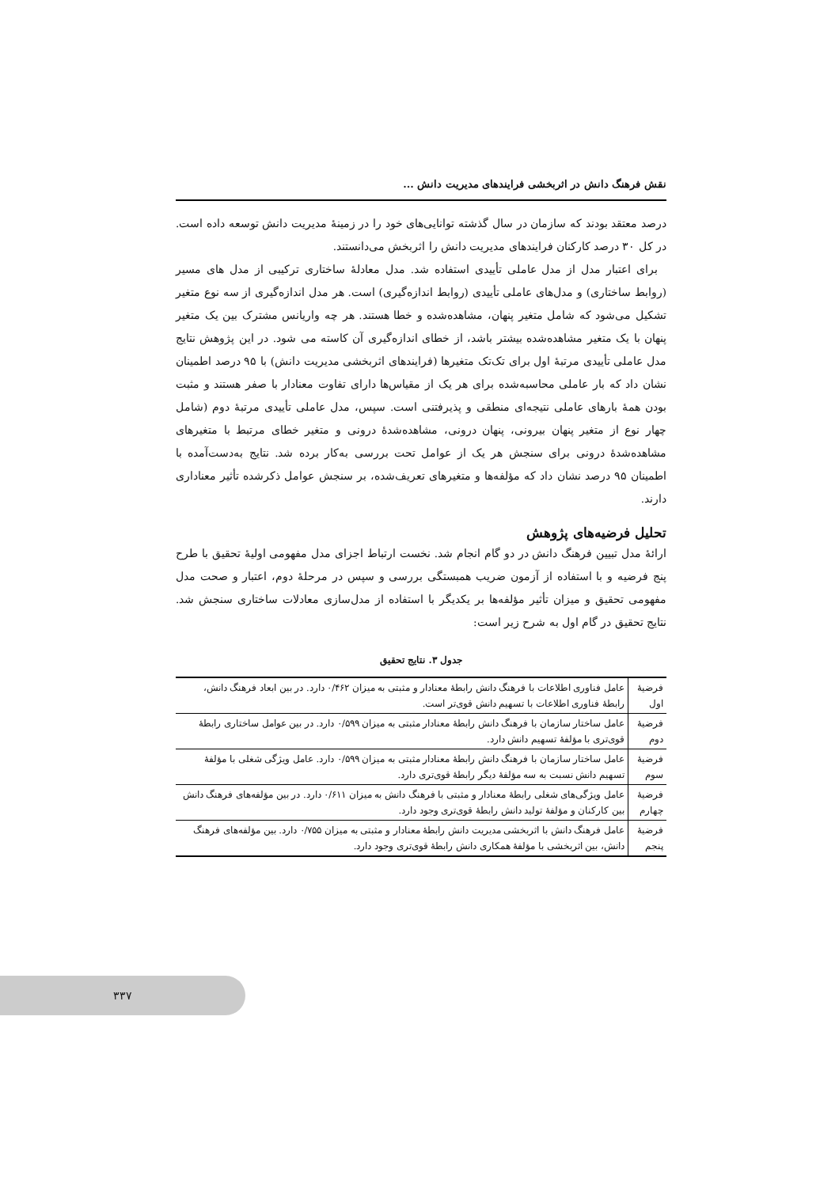نقش فرهنگ دانش در اثربخشی فرایندهای مدیریت دانش ...
درصد معتقد بودند که سازمان در سال گذشته توانایی‌های خود را در زمینهٔ مدیریت دانش توسعه داده است. در کل ۳۰ درصد کارکنان فرایندهای مدیریت دانش را اثربخش می‌دانستند.
برای اعتبار مدل از مدل عاملی تأییدی استفاده شد. مدل معادلهٔ ساختاری ترکیبی از مدل های مسیر (روابط ساختاری) و مدل‌های عاملی تأییدی (روابط اندازه‌گیری) است. هر مدل اندازه‌گیری از سه نوع متغیر تشکیل می‌شود که شامل متغیر پنهان، مشاهده‌شده و خطا هستند. هر چه واریانس مشترک بین یک متغیر پنهان با یک متغیر مشاهده‌شده بیشتر باشد، از خطای اندازه‌گیری آن کاسته می شود. در این پژوهش نتایج مدل عاملی تأییدی مرتبهٔ اول برای تک‌تک متغیرها (فرایندهای اثربخشی مدیریت دانش) با ۹۵ درصد اطمینان نشان داد که بار عاملی محاسبه‌شده برای هر یک از مقیاس‌ها دارای تفاوت معنادار با صفر هستند و مثبت بودن همهٔ بارهای عاملی نتیجه‌ای منطقی و پذیرفتنی است. سپس، مدل عاملی تأییدی مرتبهٔ دوم (شامل چهار نوع از متغیر پنهان بیرونی، پنهان درونی، مشاهده‌شدهٔ درونی و متغیر خطای مرتبط با متغیرهای مشاهده‌شدهٔ درونی برای سنجش هر یک از عوامل تحت بررسی به‌کار برده شد. نتایج به‌دست‌آمده با اطمینان ۹۵ درصد نشان داد که مؤلفه‌ها و متغیرهای تعریف‌شده، بر سنجش عوامل ذکرشده تأثیر معناداری دارند.
تحلیل فرضیه‌های پژوهش
ارائهٔ مدل تبیین فرهنگ دانش در دو گام انجام شد. نخست ارتباط اجزای مدل مفهومی اولیهٔ تحقیق با طرح پنج فرضیه و با استفاده از آزمون ضریب همبستگی بررسی و سپس در مرحلهٔ دوم، اعتبار و صحت مدل مفهومی تحقیق و میزان تأثیر مؤلفه‌ها بر یکدیگر با استفاده از مدل‌سازی معادلات ساختاری سنجش شد. نتایج تحقیق در گام اول به شرح زیر است:
جدول ۳. نتایج تحقیق
| فرضیهٔ اول | عامل فناوری اطلاعات با فرهنگ دانش رابطهٔ معنادار و مثبتی به میزان ۰/۴۶۲ دارد. در بین ابعاد فرهنگ دانش، رابطهٔ فناوری اطلاعات با تسهیم دانش قوی‌تر است. |
| فرضیهٔ دوم | عامل ساختار سازمان با فرهنگ دانش رابطهٔ معنادار مثبتی به میزان ۰/۵۹۹ دارد. در بین عوامل ساختاری رابطهٔ قوی‌تری با مؤلفهٔ تسهیم دانش دارد. |
| فرضیهٔ سوم | عامل ساختار سازمان با فرهنگ دانش رابطهٔ معنادار مثبتی به میزان ۰/۵۹۹ دارد. عامل ویژگی شغلی با مؤلفهٔ تسهیم دانش نسبت به سه مؤلفهٔ دیگر رابطهٔ قوی‌تری دارد. |
| فرضیهٔ چهارم | عامل ویژگی‌های شغلی رابطهٔ معنادار و مثبتی با فرهنگ دانش به میزان ۰/۶۱۱ دارد. در بین مؤلفه‌های فرهنگ دانش بین کارکنان و مؤلفهٔ تولید دانش رابطهٔ قوی‌تری وجود دارد. |
| فرضیهٔ پنجم | عامل فرهنگ دانش با اثربخشی مدیریت دانش رابطهٔ معنادار و مثبتی به میزان ۰/۷۵۵ دارد. بین مؤلفه‌های فرهنگ دانش، بین اثربخشی با مؤلفهٔ همکاری دانش رابطهٔ قوی‌تری وجود دارد. |
۳۳۷